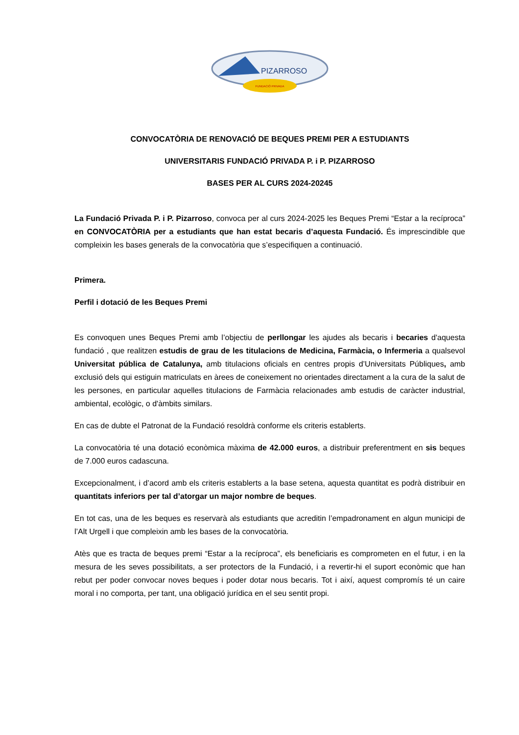PIZARROSO
FUNDACIÓ PRIVADA
CONVOCATÒRIA DE RENOVACIÓ DE BEQUES PREMI PER A ESTUDIANTS
UNIVERSITARIS FUNDACIÓ PRIVADA P. i P. PIZARROSO
BASES PER AL CURS 2024-20245
La Fundació Privada P. i P. Pizarroso, convoca per al curs 2024-2025 les Beques Premi “Estar a la recíproca” en CONVOCATÒRIA per a estudiants que han estat becaris d’aquesta Fundació. És imprescindible que compleixin les bases generals de la convocatòria que s’especifiquen a continuació.
Primera.
Perfil i dotació de les Beques Premi
Es convoquen unes Beques Premi amb l’objectiu de perllongar les ajudes als becaris i becaries d'aquesta fundació , que realitzen estudis de grau de les titulacions de Medicina, Farmàcia, o Infermeria a qualsevol Universitat pública de Catalunya, amb titulacions oficials en centres propis d’Universitats Públiques, amb exclusió dels qui estiguin matriculats en àrees de coneixement no orientades directament a la cura de la salut de les persones, en particular aquelles titulacions de Farmàcia relacionades amb estudis de caràcter industrial, ambiental, ecològic, o d'àmbits similars.
En cas de dubte el Patronat de la Fundació resoldrà conforme els criteris establerts.
La convocatòria té una dotació econòmica màxima de 42.000 euros, a distribuir preferentment en sis beques de 7.000 euros cadascuna.
Excepcionalment, i d’acord amb els criteris establerts a la base setena, aquesta quantitat es podrà distribuir en quantitats inferiors per tal d’atorgar un major nombre de beques.
En tot cas, una de les beques es reservarà als estudiants que acreditin l’empadronament en algun municipi de l’Alt Urgell i que compleixin amb les bases de la convocatòria.
Atès que es tracta de beques premi “Estar a la recíproca”, els beneficiaris es comprometen en el futur, i en la mesura de les seves possibilitats, a ser protectors de la Fundació, i a revertir-hi el suport econòmic que han rebut per poder convocar noves beques i poder dotar nous becaris. Tot i així, aquest compromís té un caire moral i no comporta, per tant, una obligació jurídica en el seu sentit propi.